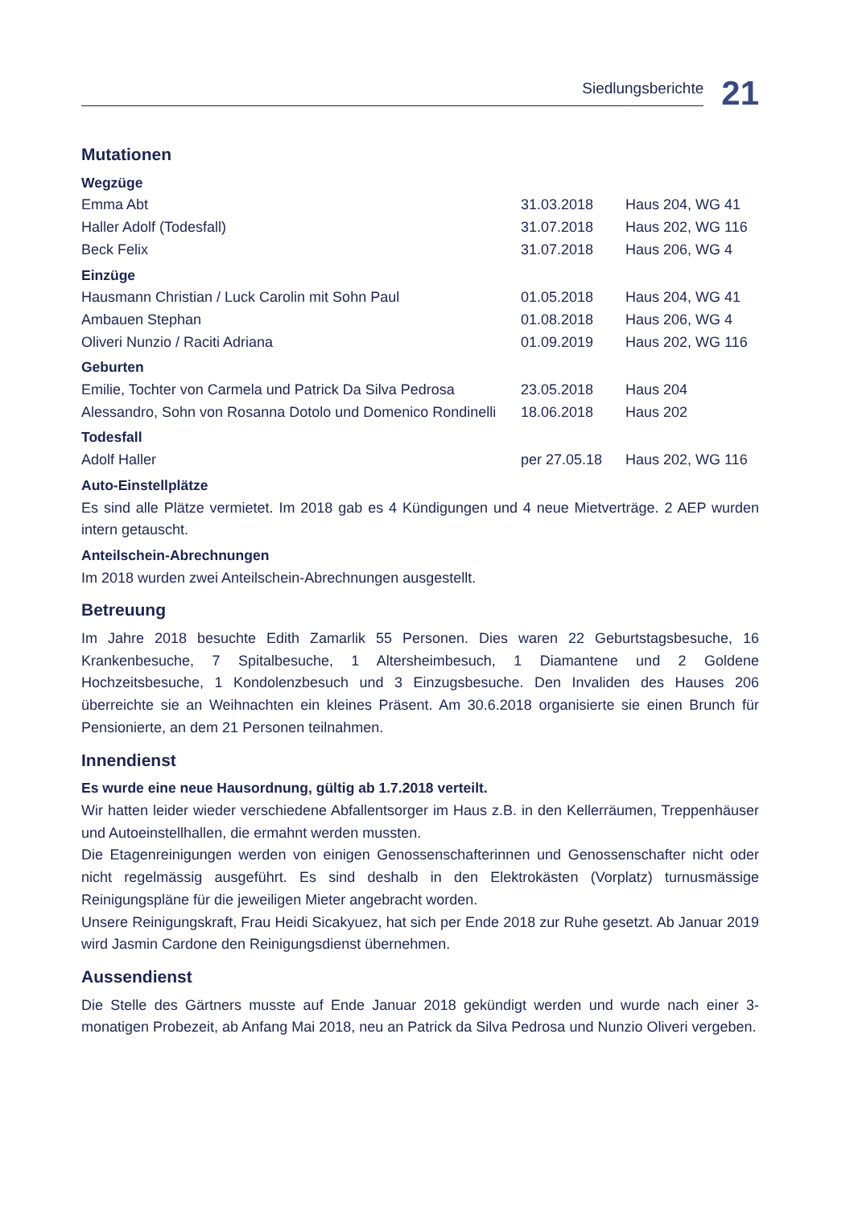Siedlungsberichte 21
Mutationen
Wegzüge
| Emma Abt | 31.03.2018 | Haus 204, WG 41 |
| Haller Adolf (Todesfall) | 31.07.2018 | Haus 202, WG 116 |
| Beck Felix | 31.07.2018 | Haus 206, WG 4 |
Einzüge
| Hausmann Christian / Luck Carolin mit Sohn Paul | 01.05.2018 | Haus 204, WG 41 |
| Ambauen Stephan | 01.08.2018 | Haus 206, WG 4 |
| Oliveri Nunzio / Raciti Adriana | 01.09.2019 | Haus 202, WG 116 |
Geburten
| Emilie, Tochter von Carmela und Patrick Da Silva Pedrosa | 23.05.2018 | Haus 204 |
| Alessandro, Sohn von Rosanna Dotolo und Domenico Rondinelli | 18.06.2018 | Haus 202 |
Todesfall
| Adolf Haller | per 27.05.18 | Haus 202, WG 116 |
Auto-Einstellplätze
Es sind alle Plätze vermietet. Im 2018 gab es 4 Kündigungen und 4 neue Mietverträge. 2 AEP wurden intern getauscht.
Anteilschein-Abrechnungen
Im 2018 wurden zwei Anteilschein-Abrechnungen ausgestellt.
Betreuung
Im Jahre 2018 besuchte Edith Zamarlik 55 Personen. Dies waren 22 Geburtstagsbesuche, 16 Krankenbesuche, 7 Spitalbesuche, 1 Altersheimbesuch, 1 Diamantene und 2 Goldene Hochzeitsbesuche, 1 Kondolenzbesuch und 3 Einzugsbesuche. Den Invaliden des Hauses 206 überreichte sie an Weihnachten ein kleines Präsent. Am 30.6.2018 organisierte sie einen Brunch für Pensionierte, an dem 21 Personen teilnahmen.
Innendienst
Es wurde eine neue Hausordnung, gültig ab 1.7.2018 verteilt.
Wir hatten leider wieder verschiedene Abfallentsorger im Haus z.B. in den Kellerräumen, Treppenhäuser und Autoeinstellhallen, die ermahnt werden mussten.
Die Etagenreinigungen werden von einigen Genossenschafterinnen und Genossenschafter nicht oder nicht regelmässig ausgeführt. Es sind deshalb in den Elektrokästen (Vorplatz) turnusmässige Reinigungspläne für die jeweiligen Mieter angebracht worden.
Unsere Reinigungskraft, Frau Heidi Sicakyuez, hat sich per Ende 2018 zur Ruhe gesetzt. Ab Januar 2019 wird Jasmin Cardone den Reinigungsdienst übernehmen.
Aussendienst
Die Stelle des Gärtners musste auf Ende Januar 2018 gekündigt werden und wurde nach einer 3-monatigen Probezeit, ab Anfang Mai 2018, neu an Patrick da Silva Pedrosa und Nunzio Oliveri vergeben.